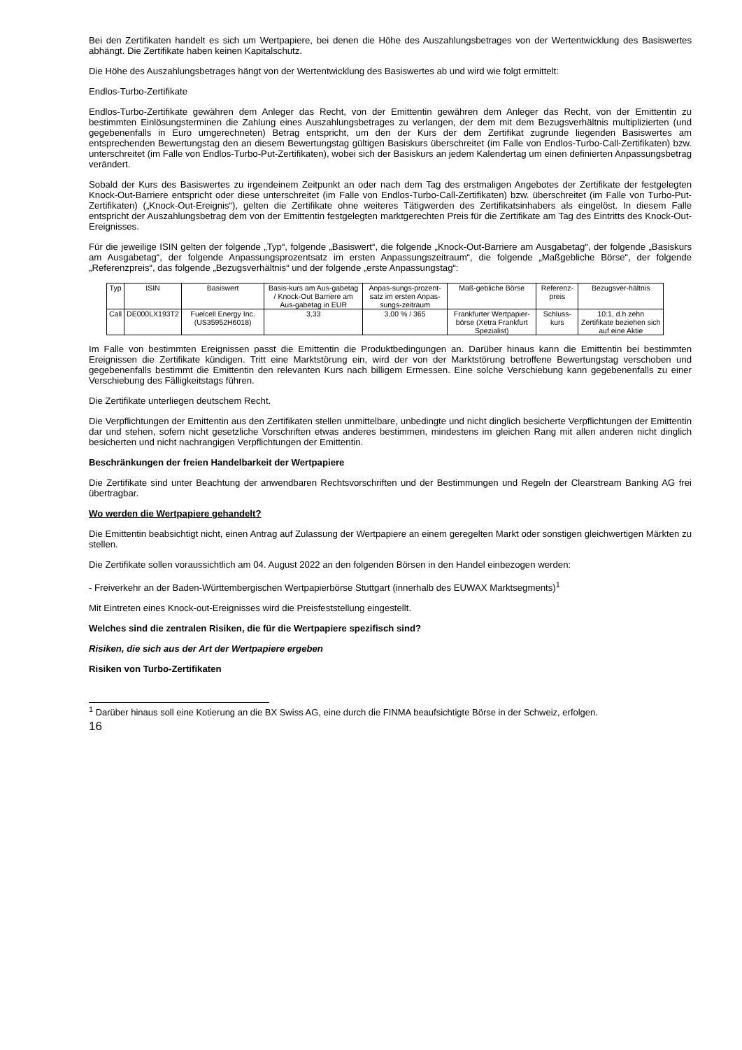Bei den Zertifikaten handelt es sich um Wertpapiere, bei denen die Höhe des Auszahlungsbetrages von der Wertentwicklung des Basiswertes abhängt. Die Zertifikate haben keinen Kapitalschutz.
Die Höhe des Auszahlungsbetrages hängt von der Wertentwicklung des Basiswertes ab und wird wie folgt ermittelt:
Endlos-Turbo-Zertifikate
Endlos-Turbo-Zertifikate gewähren dem Anleger das Recht, von der Emittentin gewähren dem Anleger das Recht, von der Emittentin zu bestimmten Einlösungsterminen die Zahlung eines Auszahlungsbetrages zu verlangen, der dem mit dem Bezugsverhältnis multiplizierten (und gegebenenfalls in Euro umgerechneten) Betrag entspricht, um den der Kurs der dem Zertifikat zugrunde liegenden Basiswertes am entsprechenden Bewertungstag den an diesem Bewertungstag gültigen Basiskurs überschreitet (im Falle von Endlos-Turbo-Call-Zertifikaten) bzw. unterschreitet (im Falle von Endlos-Turbo-Put-Zertifikaten), wobei sich der Basiskurs an jedem Kalendertag um einen definierten Anpassungsbetrag verändert.
Sobald der Kurs des Basiswertes zu irgendeinem Zeitpunkt an oder nach dem Tag des erstmaligen Angebotes der Zertifikate der festgelegten Knock-Out-Barriere entspricht oder diese unterschreitet (im Falle von Endlos-Turbo-Call-Zertifikaten) bzw. überschreitet (im Falle von Turbo-Put-Zertifikaten) („Knock-Out-Ereignis“), gelten die Zertifikate ohne weiteres Tätigwerden des Zertifikatsinhabers als eingelöst. In diesem Falle entspricht der Auszahlungsbetrag dem von der Emittentin festgelegten marktgerechten Preis für die Zertifikate am Tag des Eintritts des Knock-Out-Ereignisses.
Für die jeweilige ISIN gelten der folgende „Typ“, folgende „Basiswert“, die folgende „Knock-Out-Barriere am Ausgabetag“, der folgende „Basiskurs am Ausgabetag“, der folgende Anpassungsprozentsatz im ersten Anpassungszeitraum“, die folgende „Maßgebliche Börse“, der folgende „Referenzpreis“, das folgende „Bezugsverhältnis“ und der folgende „erste Anpassungstag“:
| Typ | ISIN | Basiswert | Basis-kurs am Aus-gabetag / Knock-Out Barriere am Aus-gabetag in EUR | Anpas-sungs-prozent-satz im ersten Anpas-sungs-zeitraum | Maß-gebliche Börse | Referenz-preis | Bezugsver-hältnis |
| Call | DE000LX193T2 | Fuelcell Energy Inc. (US35952H6018) | 3,33 | 3,00 % / 365 | Frankfurter Wertpapier-börse (Xetra Frankfurt Spezialist) | Schluss-kurs | 10:1, d.h zehn Zertifikate beziehen sich auf eine Aktie |
Im Falle von bestimmten Ereignissen passt die Emittentin die Produktbedingungen an. Darüber hinaus kann die Emittentin bei bestimmten Ereignissen die Zertifikate kündigen. Tritt eine Marktstörung ein, wird der von der Marktstörung betroffene Bewertungstag verschoben und gegebenenfalls bestimmt die Emittentin den relevanten Kurs nach billigem Ermessen. Eine solche Verschiebung kann gegebenenfalls zu einer Verschiebung des Fälligkeitstags führen.
Die Zertifikate unterliegen deutschem Recht.
Die Verpflichtungen der Emittentin aus den Zertifikaten stellen unmittelbare, unbedingte und nicht dinglich besicherte Verpflichtungen der Emittentin dar und stehen, sofern nicht gesetzliche Vorschriften etwas anderes bestimmen, mindestens im gleichen Rang mit allen anderen nicht dinglich besicherten und nicht nachrangigen Verpflichtungen der Emittentin.
Beschränkungen der freien Handelbarkeit der Wertpapiere
Die Zertifikate sind unter Beachtung der anwendbaren Rechtsvorschriften und der Bestimmungen und Regeln der Clearstream Banking AG frei übertragbar.
Wo werden die Wertpapiere gehandelt?
Die Emittentin beabsichtigt nicht, einen Antrag auf Zulassung der Wertpapiere an einem geregelten Markt oder sonstigen gleichwertigen Märkten zu stellen.
Die Zertifikate sollen voraussichtlich am 04. August 2022 an den folgenden Börsen in den Handel einbezogen werden:
- Freiverkehr an der Baden-Württembergischen Wertpapierbörse Stuttgart (innerhalb des EUWAX Marktsegments)<sup>1</sup>
Mit Eintreten eines Knock-out-Ereignisses wird die Preisfeststellung eingestellt.
Welches sind die zentralen Risiken, die für die Wertpapiere spezifisch sind?
Risiken, die sich aus der Art der Wertpapiere ergeben
Risiken von Turbo-Zertifikaten
<sup>1</sup> Darüber hinaus soll eine Kotierung an die BX Swiss AG, eine durch die FINMA beaufsichtigte Börse in der Schweiz, erfolgen.
16